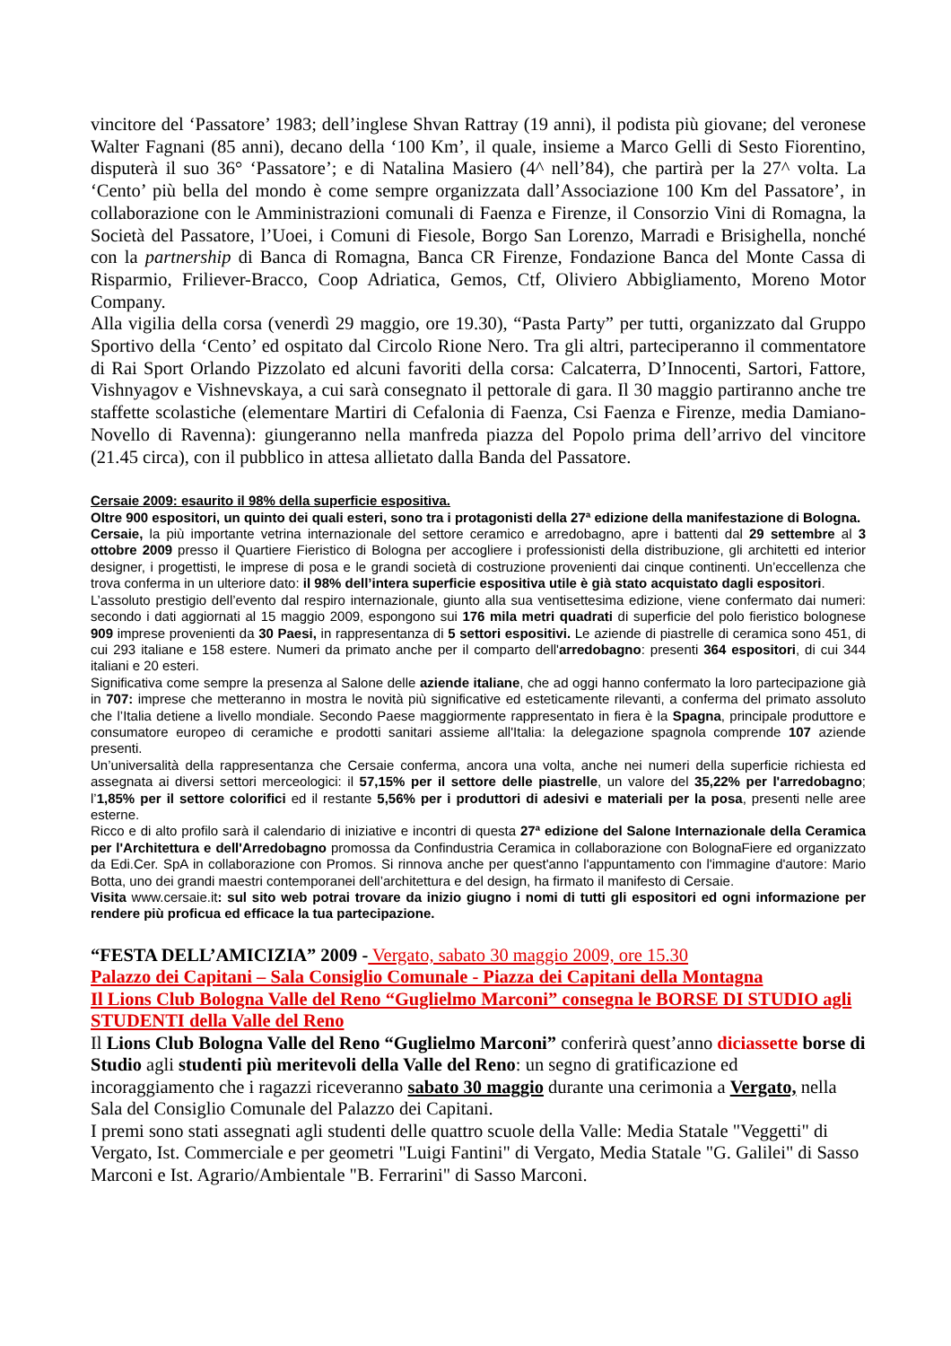vincitore del ‘Passatore’ 1983; dell’inglese Shvan Rattray (19 anni), il podista più giovane; del veronese Walter Fagnani (85 anni), decano della ‘100 Km’, il quale, insieme a Marco Gelli di Sesto Fiorentino, disputerà il suo 36° ‘Passatore’; e di Natalina Masiero (4^ nell’84), che partirà per la 27^ volta. La ‘Cento’ più bella del mondo è come sempre organizzata dall’Associazione 100 Km del Passatore’, in collaborazione con le Amministrazioni comunali di Faenza e Firenze, il Consorzio Vini di Romagna, la Società del Passatore, l’Uoei, i Comuni di Fiesole, Borgo San Lorenzo, Marradi e Brisighella, nonché con la partnership di Banca di Romagna, Banca CR Firenze, Fondazione Banca del Monte Cassa di Risparmio, Friliever-Bracco, Coop Adriatica, Gemos, Ctf, Oliviero Abbigliamento, Moreno Motor Company.
Alla vigilia della corsa (venerdì 29 maggio, ore 19.30), “Pasta Party” per tutti, organizzato dal Gruppo Sportivo della ‘Cento’ ed ospitato dal Circolo Rione Nero. Tra gli altri, parteciperanno il commentatore di Rai Sport Orlando Pizzolato ed alcuni favoriti della corsa: Calcaterra, D’Innocenti, Sartori, Fattore, Vishnyagov e Vishnevskaya, a cui sarà consegnato il pettorale di gara. Il 30 maggio partiranno anche tre staffette scolastiche (elementare Martiri di Cefalonia di Faenza, Csi Faenza e Firenze, media Damiano-Novello di Ravenna): giungeranno nella manfreda piazza del Popolo prima dell’arrivo del vincitore (21.45 circa), con il pubblico in attesa allietato dalla Banda del Passatore.
Cersaie 2009: esaurito il 98% della superficie espositiva.
Oltre 900 espositori, un quinto dei quali esteri, sono tra i protagonisti della 27ª edizione della manifestazione di Bologna.
Cersaie, la più importante vetrina internazionale del settore ceramico e arredobagno, apre i battenti dal 29 settembre al 3 ottobre 2009 presso il Quartiere Fieristico di Bologna per accogliere i professionisti della distribuzione, gli architetti ed interior designer, i progettisti, le imprese di posa e le grandi società di costruzione provenienti dai cinque continenti. Un’eccellenza che trova conferma in un ulteriore dato: il 98% dell’intera superficie espositiva utile è già stato acquistato dagli espositori.
L’assoluto prestigio dell’evento dal respiro internazionale, giunto alla sua ventisettesima edizione, viene confermato dai numeri: secondo i dati aggiornati al 15 maggio 2009, espongono sui 176 mila metri quadrati di superficie del polo fieristico bolognese 909 imprese provenienti da 30 Paesi, in rappresentanza di 5 settori espositivi. Le aziende di piastrelle di ceramica sono 451, di cui 293 italiane e 158 estere. Numeri da primato anche per il comparto dell'arredobagno: presenti 364 espositori, di cui 344 italiani e 20 esteri.
Significativa come sempre la presenza al Salone delle aziende italiane, che ad oggi hanno confermato la loro partecipazione già in 707: imprese che metteranno in mostra le novità più significative ed esteticamente rilevanti, a conferma del primato assoluto che l’Italia detiene a livello mondiale. Secondo Paese maggiormente rappresentato in fiera è la Spagna, principale produttore e consumatore europeo di ceramiche e prodotti sanitari assieme all'Italia: la delegazione spagnola comprende 107 aziende presenti.
Un’universalità della rappresentanza che Cersaie conferma, ancora una volta, anche nei numeri della superficie richiesta ed assegnata ai diversi settori merceologici: il 57,15% per il settore delle piastrelle, un valore del 35,22% per l'arredobagno; l’1,85% per il settore colorifici ed il restante 5,56% per i produttori di adesivi e materiali per la posa, presenti nelle aree esterne.
Ricco e di alto profilo sarà il calendario di iniziative e incontri di questa 27ª edizione del Salone Internazionale della Ceramica per l'Architettura e dell'Arredobagno promossa da Confindustria Ceramica in collaborazione con BolognaFiere ed organizzato da Edi.Cer. SpA in collaborazione con Promos. Si rinnova anche per quest'anno l'appuntamento con l'immagine d'autore: Mario Botta, uno dei grandi maestri contemporanei dell’architettura e del design, ha firmato il manifesto di Cersaie.
Visita www.cersaie.it: sul sito web potrai trovare da inizio giugno i nomi di tutti gli espositori ed ogni informazione per rendere più proficua ed efficace la tua partecipazione.
“FESTA DELL’AMICIZIA” 2009 - Vergato, sabato 30 maggio 2009, ore 15.30
Palazzo dei Capitani – Sala Consiglio Comunale - Piazza dei Capitani della Montagna
Il Lions Club Bologna Valle del Reno “Guglielmo Marconi” consegna le BORSE DI STUDIO agli STUDENTI della Valle del Reno
Il Lions Club Bologna Valle del Reno “Guglielmo Marconi” conferirà quest’anno diciassette borse di Studio agli studenti più meritevoli della Valle del Reno: un segno di gratificazione ed incoraggiamento che i ragazzi riceveranno sabato 30 maggio durante una cerimonia a Vergato, nella Sala del Consiglio Comunale del Palazzo dei Capitani.
I premi sono stati assegnati agli studenti delle quattro scuole della Valle: Media Statale "Veggetti" di Vergato, Ist. Commerciale e per geometri "Luigi Fantini" di Vergato, Media Statale "G. Galilei" di Sasso Marconi e Ist. Agrario/Ambientale "B. Ferrarini" di Sasso Marconi.